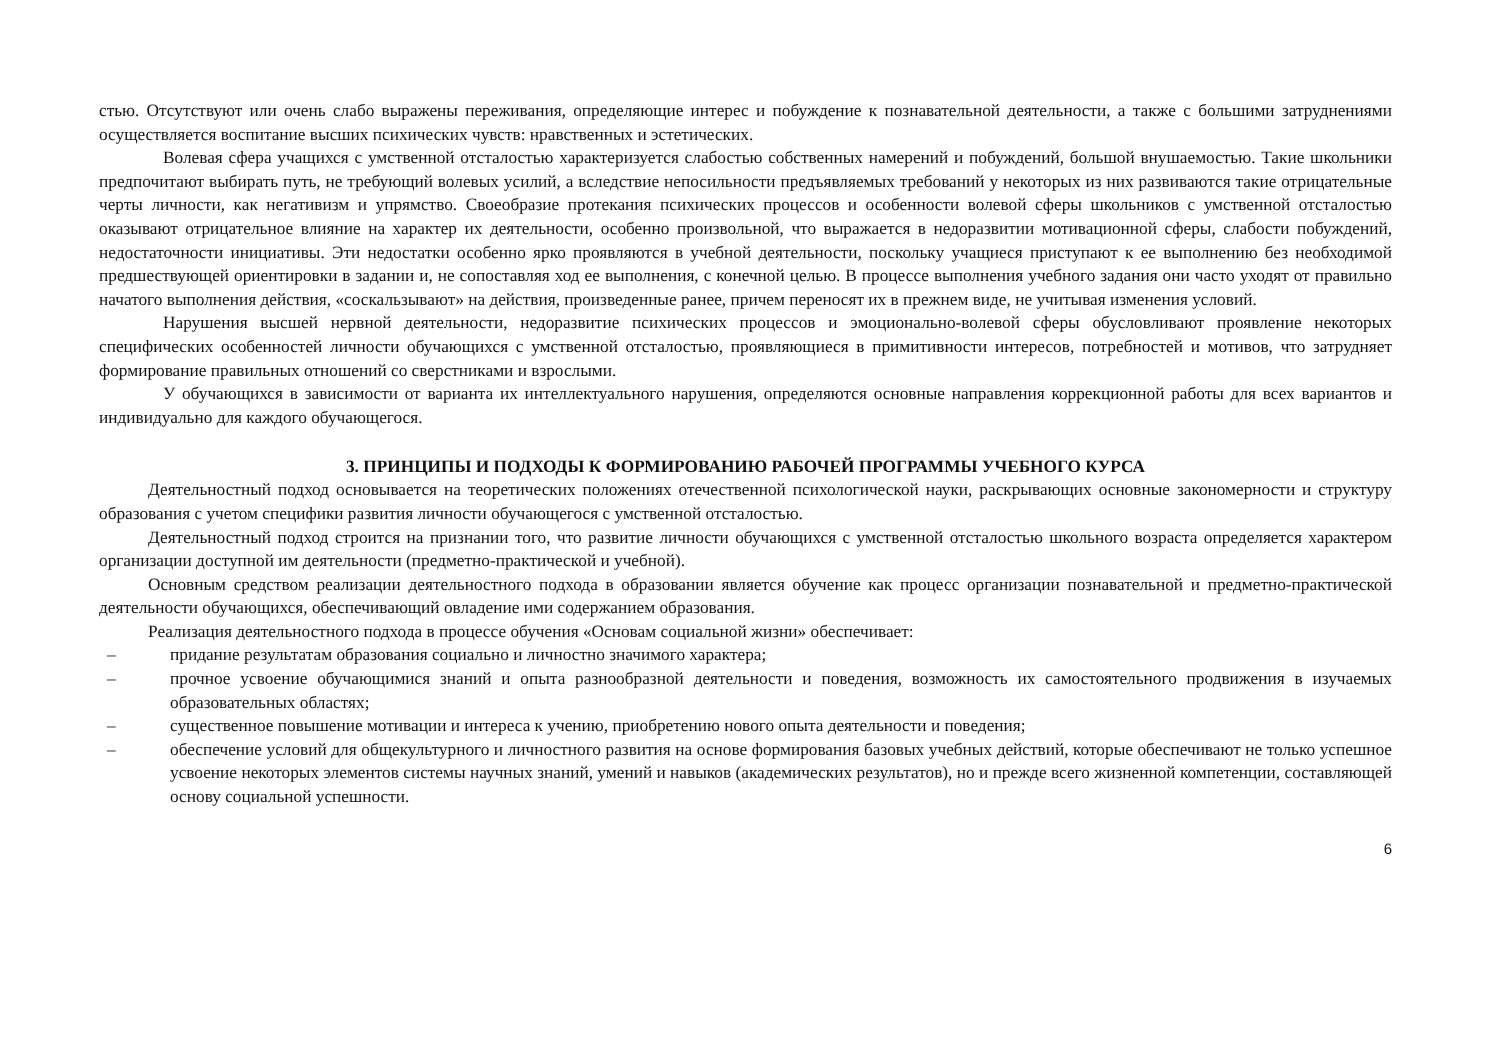стью. Отсутствуют или очень слабо выражены переживания, определяющие интерес и побуждение к познавательной деятельности, а также с большими затруднениями осуществляется воспитание высших психических чувств: нравственных и эстетических.
Волевая сфера учащихся с умственной отсталостью характеризуется слабостью собственных намерений и побуждений, большой внушаемостью. Такие школьники предпочитают выбирать путь, не требующий волевых усилий, а вследствие непосильности предъявляемых требований у некоторых из них развиваются такие отрицательные черты личности, как негативизм и упрямство. Своеобразие протекания психических процессов и особенности волевой сферы школьников с умственной отсталостью оказывают отрицательное влияние на характер их деятельности, особенно произвольной, что выражается в недоразвитии мотивационной сферы, слабости побуждений, недостаточности инициативы. Эти недостатки особенно ярко проявляются в учебной деятельности, поскольку учащиеся приступают к ее выполнению без необходимой предшествующей ориентировки в задании и, не сопоставляя ход ее выполнения, с конечной целью. В процессе выполнения учебного задания они часто уходят от правильно начатого выполнения действия, «соскальзывают» на действия, произведенные ранее, причем переносят их в прежнем виде, не учитывая изменения условий.
Нарушения высшей нервной деятельности, недоразвитие психических процессов и эмоционально-волевой сферы обусловливают проявление некоторых специфических особенностей личности обучающихся с умственной отсталостью, проявляющиеся в примитивности интересов, потребностей и мотивов, что затрудняет формирование правильных отношений со сверстниками и взрослыми.
У обучающихся в зависимости от варианта их интеллектуального нарушения, определяются основные направления коррекционной работы для всех вариантов и индивидуально для каждого обучающегося.
3. ПРИНЦИПЫ И ПОДХОДЫ К ФОРМИРОВАНИЮ РАБОЧЕЙ ПРОГРАММЫ УЧЕБНОГО КУРСА
Деятельностный подход основывается на теоретических положениях отечественной психологической науки, раскрывающих основные закономерности и структуру образования с учетом специфики развития личности обучающегося с умственной отсталостью.
Деятельностный подход строится на признании того, что развитие личности обучающихся с умственной отсталостью школьного возраста определяется характером организации доступной им деятельности (предметно-практической и учебной).
Основным средством реализации деятельностного подхода в образовании является обучение как процесс организации познавательной и предметно-практической деятельности обучающихся, обеспечивающий овладение ими содержанием образования.
Реализация деятельностного подхода в процессе обучения «Основам социальной жизни» обеспечивает:
– придание результатам образования социально и личностно значимого характера;
– прочное усвоение обучающимися знаний и опыта разнообразной деятельности и поведения, возможность их самостоятельного продвижения в изучаемых образовательных областях;
– существенное повышение мотивации и интереса к учению, приобретению нового опыта деятельности и поведения;
– обеспечение условий для общекультурного и личностного развития на основе формирования базовых учебных действий, которые обеспечивают не только успешное усвоение некоторых элементов системы научных знаний, умений и навыков (академических результатов), но и прежде всего жизненной компетенции, составляющей основу социальной успешности.
6